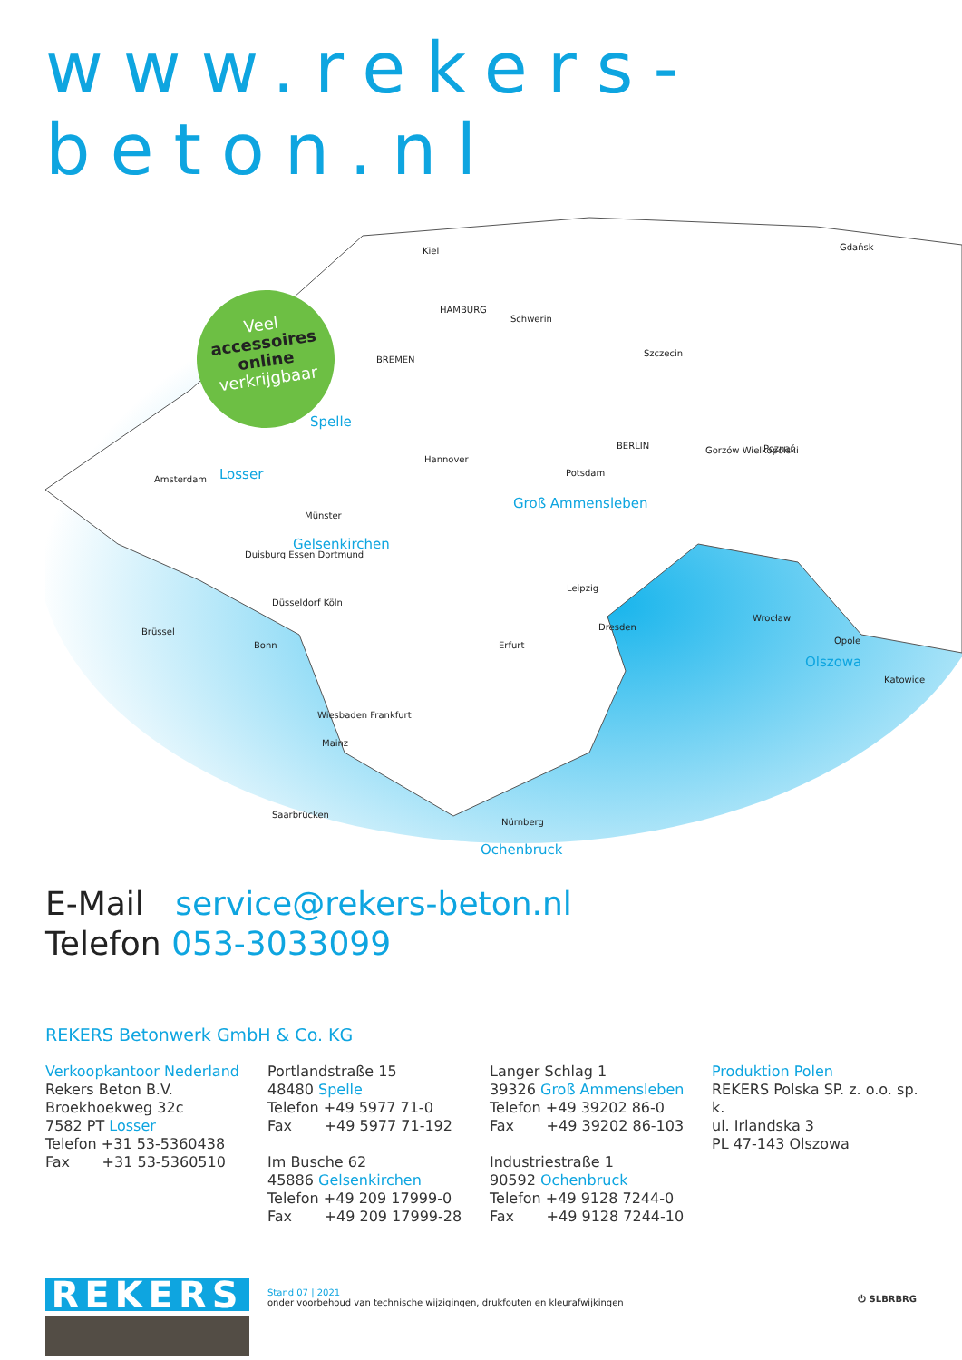www.rekers-beton.nl
Kiel
HAMBURG
Schwerin
BREMEN
Szczecin
Gdańsk
Spelle
Losser
Amsterdam
Hannover
Groß Ammensleben
Potsdam
BERLIN
Gorzów Wielkopolski
Poznań
Münster
Gelsenkirchen
Duisburg Essen Dortmund
Düsseldorf Köln
Brüssel
Bonn
Leipzig
Dresden
Erfurt
Wrocław
Olszowa
Opole
Katowice
Wiesbaden Frankfurt
Mainz
Saarbrücken
Nürnberg
Ochenbruck
Veel
accessoires online
verkrijgbaar
E-Mail service@rekers-beton.nl
Telefon 053-3033099
REKERS Betonwerk GmbH & Co. KG
Verkoopkantoor Nederland
Rekers Beton B.V.
Broekhoekweg 32c
7582 PT Losser
Telefon +31 53-5360438
Fax +31 53-5360510
Portlandstraße 15
48480 Spelle
Telefon +49 5977 71-0
Fax +49 5977 71-192
Im Busche 62
45886 Gelsenkirchen
Telefon +49 209 17999-0
Fax +49 209 17999-28
Langer Schlag 1
39326 Groß Ammensleben
Telefon +49 39202 86-0
Fax +49 39202 86-103
Industriestraße 1
90592 Ochenbruck
Telefon +49 9128 7244-0
Fax +49 9128 7244-10
Produktion Polen
REKERS Polska SP. z. o.o. sp. k.
ul. Irlandska 3
PL 47-143 Olszowa
REKERS
Stand 07 | 2021
onder voorbehoud van technische wijzigingen, drukfouten en kleurafwijkingen
⏻ SLBRBRG